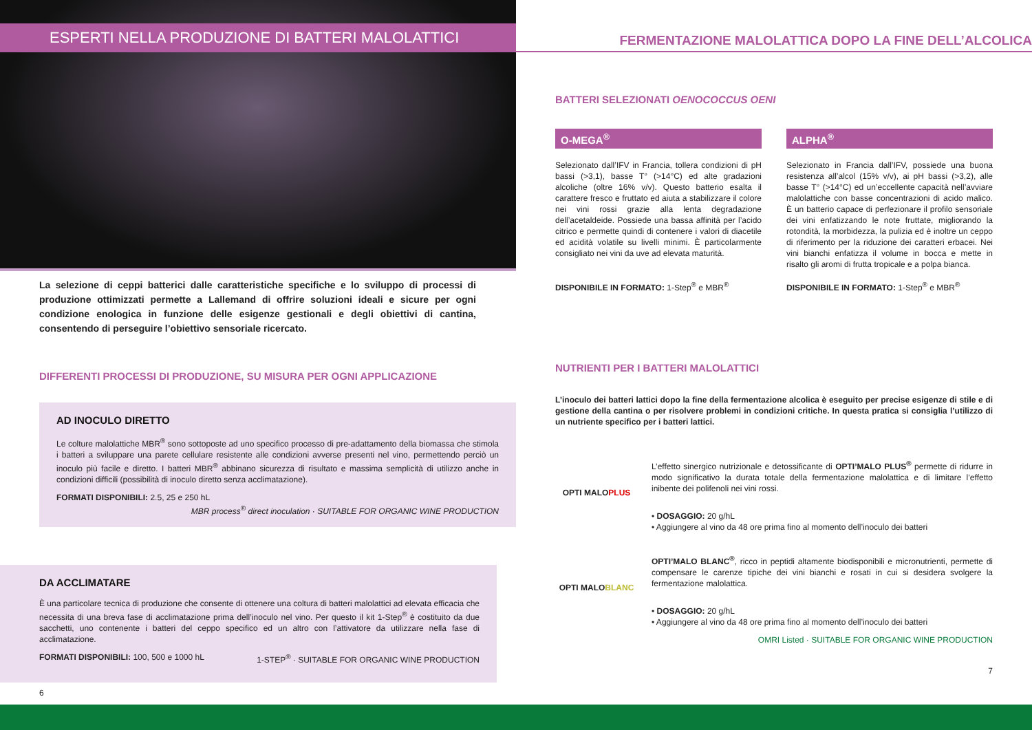ESPERTI NELLA PRODUZIONE DI BATTERI MALOLATTICI
La selezione di ceppi batterici dalle caratteristiche specifiche e lo sviluppo di processi di produzione ottimizzati permette a Lallemand di offrire soluzioni ideali e sicure per ogni condizione enologica in funzione delle esigenze gestionali e degli obiettivi di cantina, consentendo di perseguire l’obiettivo sensoriale ricercato.
DIFFERENTI PROCESSI DI PRODUZIONE, SU MISURA PER OGNI APPLICAZIONE
AD INOCULO DIRETTO
Le colture malolattiche MBR<sup>®</sup> sono sottoposte ad uno specifico processo di pre-adattamento della biomassa che stimola i batteri a sviluppare una parete cellulare resistente alle condizioni avverse presenti nel vino, permettendo perciò un inoculo più facile e diretto. I batteri MBR<sup>®</sup> abbinano sicurezza di risultato e massima semplicità di utilizzo anche in condizioni difficili (possibilità di inoculo diretto senza acclimatazione).
FORMATI DISPONIBILI: 2.5, 25 e 250 hL MBR process<sup>®</sup> direct inoculation · SUITABLE FOR ORGANIC WINE PRODUCTION
DA ACCLIMATARE
È una particolare tecnica di produzione che consente di ottenere una coltura di batteri malolattici ad elevata efficacia che necessita di una breva fase di acclimatazione prima dell’inoculo nel vino. Per questo il kit 1-Step<sup>®</sup> è costituito da due sacchetti, uno contenente i batteri del ceppo specifico ed un altro con l’attivatore da utilizzare nella fase di acclimatazione.
FORMATI DISPONIBILI: 100, 500 e 1000 hL 1-STEP<sup>®</sup> · SUITABLE FOR ORGANIC WINE PRODUCTION
6
FERMENTAZIONE MALOLATTICA DOPO LA FINE DELL’ALCOLICA
BATTERI SELEZIONATI OENOCOCCUS OENI
O-MEGA<sup>®</sup>
Selezionato dall’IFV in Francia, tollera condizioni di pH bassi (>3,1), basse T° (>14°C) ed alte gradazioni alcoliche (oltre 16% v/v). Questo batterio esalta il carattere fresco e fruttato ed aiuta a stabilizzare il colore nei vini rossi grazie alla lenta degradazione dell’acetaldeide. Possiede una bassa affinità per l’acido citrico e permette quindi di contenere i valori di diacetile ed acidità volatile su livelli minimi. È particolarmente consigliato nei vini da uve ad elevata maturità.
DISPONIBILE IN FORMATO: 1-Step<sup>®</sup> e MBR<sup>®</sup>
ALPHA<sup>®</sup>
Selezionato in Francia dall’IFV, possiede una buona resistenza all’alcol (15% v/v), ai pH bassi (>3,2), alle basse T° (>14°C) ed un’eccellente capacità nell’avviare malolattiche con basse concentrazioni di acido malico. È un batterio capace di perfezionare il profilo sensoriale dei vini enfatizzando le note fruttate, migliorando la rotondità, la morbidezza, la pulizia ed è inoltre un ceppo di riferimento per la riduzione dei caratteri erbacei. Nei vini bianchi enfatizza il volume in bocca e mette in risalto gli aromi di frutta tropicale e a polpa bianca.
DISPONIBILE IN FORMATO: 1-Step<sup>®</sup> e MBR<sup>®</sup>
NUTRIENTI PER I BATTERI MALOLATTICI
L’inoculo dei batteri lattici dopo la fine della fermentazione alcolica è eseguito per precise esigenze di stile e di gestione della cantina o per risolvere problemi in condizioni critiche. In questa pratica si consiglia l’utilizzo di un nutriente specifico per i batteri lattici.
OPTI MALO PLUS
L’effetto sinergico nutrizionale e detossificante di OPTI’MALO PLUS<sup>®</sup> permette di ridurre in modo significativo la durata totale della fermentazione malolattica e di limitare l’effetto inibente dei polifenoli nei vini rossi.
• DOSAGGIO: 20 g/hL
• Aggiungere al vino da 48 ore prima fino al momento dell’inoculo dei batteri
OPTI MALO BLANC
OPTI’MALO BLANC<sup>®</sup>, ricco in peptidi altamente biodisponibili e micronutrienti, permette di compensare le carenze tipiche dei vini bianchi e rosati in cui si desidera svolgere la fermentazione malolattica.
• DOSAGGIO: 20 g/hL
• Aggiungere al vino da 48 ore prima fino al momento dell’inoculo dei batteri
OMRI Listed · SUITABLE FOR ORGANIC WINE PRODUCTION
7